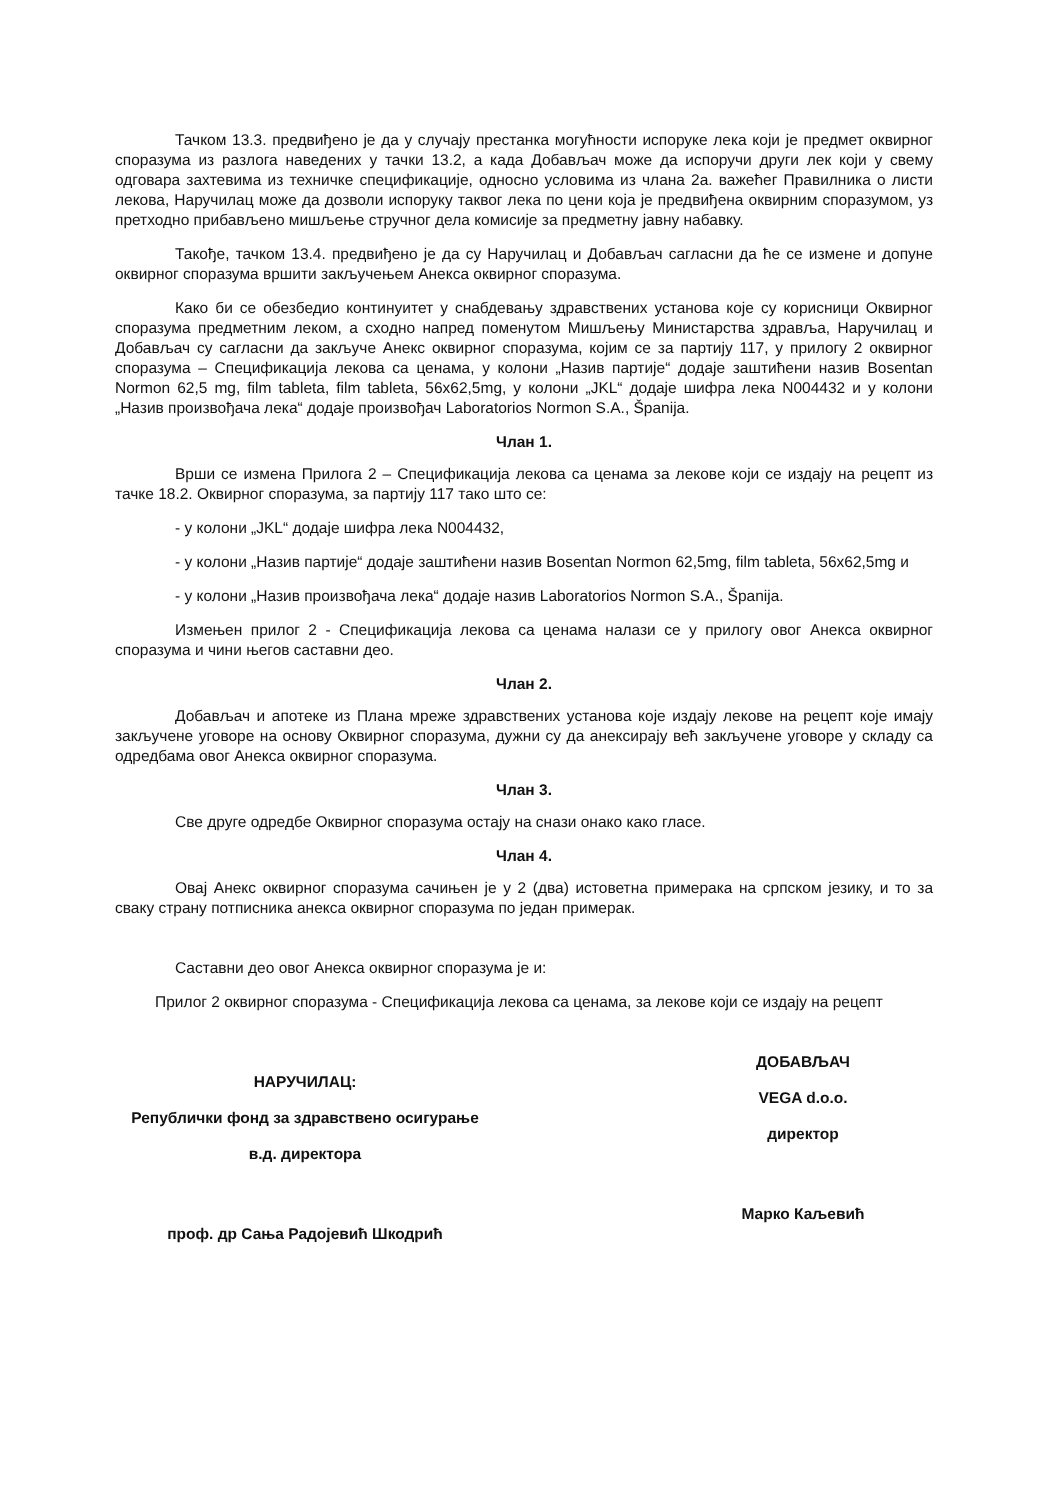Тачком 13.3. предвиђено је да у случају престанка могућности испоруке лека који је предмет оквирног споразума из разлога наведених у тачки 13.2, а када Добављач може да испоручи други лек који у свему одговара захтевима из техничке спецификације, односно условима из члана 2а. важећег Правилника о листи лекова, Наручилац може да дозволи испоруку таквог лека по цени која је предвиђена оквирним споразумом, уз претходно прибављено мишљење стручног дела комисије за предметну јавну набавку.
Такође, тачком 13.4. предвиђено је да су Наручилац и Добављач сагласни да ће се измене и допуне оквирног споразума вршити закључењем Анекса оквирног споразума.
Како би се обезбедио континуитет у снабдевању здравствених установа које су корисници Оквирног споразума предметним леком, а сходно напред поменутом Мишљењу Министарства здравља, Наручилац и Добављач су сагласни да закључе Анекс оквирног споразума, којим се за партију 117, у прилогу 2 оквирног споразума – Спецификација лекова са ценама, у колони „Назив партије“ додаје заштићени назив Bosentan Normon 62,5 mg, film tableta, film tableta, 56x62,5mg, у колони „JKL“ додаје шифра лека N004432 и у колони „Назив произвођача лека“ додаје произвођач Laboratorios Normon S.A., Španija.
Члан 1.
Врши се измена Прилога 2 – Спецификација лекова са ценама за лекове који се издају на рецепт из тачке 18.2. Оквирног споразума, за партију 117 тако што се:
- у колони „JKL“ додаје шифра лека N004432,
- у колони „Назив партије“ додаје заштићени назив Bosentan Normon 62,5mg, film tableta, 56x62,5mg и
- у колони „Назив произвођача лека“ додаје назив Laboratorios Normon S.A., Španija.
Измењен прилог 2 - Спецификација лекова са ценама налази се у прилогу овог Анекса оквирног споразума и чини његов саставни део.
Члан 2.
Добављач и апотеке из Плана мреже здравствених установа које издају лекове на рецепт које имају закључене уговоре на основу Оквирног споразума, дужни су да анексирају већ закључене уговоре у складу са одредбама овог Анекса оквирног споразума.
Члан 3.
Све друге одредбе Оквирног споразума остају на снази онако како гласе.
Члан 4.
Овај Анекс оквирног споразума сачињен је у 2 (два) истоветна примерака на српском језику, и то за сваку страну потписника анекса оквирног споразума по један примерак.
Саставни део овог Анекса оквирног споразума је и:
Прилог 2 оквирног споразума - Спецификација лекова са ценама, за лекове који се издају на рецепт
НАРУЧИЛАЦ:
Републички фонд за здравствено осигурање
в.д. директора
проф. др Сања Радојевић Шкодрић
ДОБАВЉАЧ
VEGA d.o.o.
директор
Марко Каљевић